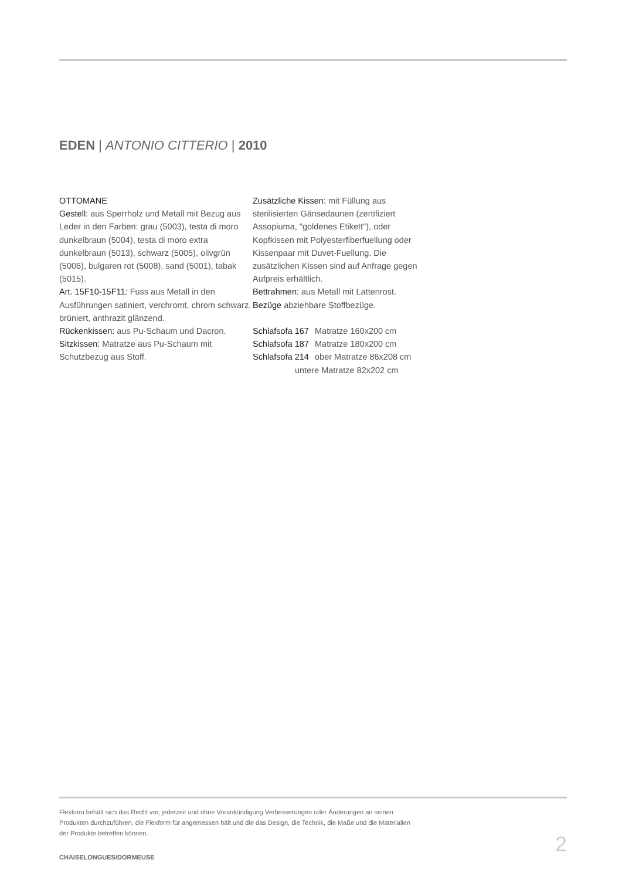EDEN | ANTONIO CITTERIO | 2010
OTTOMANE
Gestell: aus Sperrholz und Metall mit Bezug aus Leder in den Farben: grau (5003), testa di moro dunkelbraun (5004), testa di moro extra dunkelbraun (5013), schwarz (5005), olivgrün (5006), bulgaren rot (5008), sand (5001), tabak (5015).
Art. 15F10-15F11: Fuss aus Metall in den Ausführungen satiniert, verchromt, chrom schwarz, brüniert, anthrazit glänzend.
Rückenkissen: aus Pu-Schaum und Dacron.
Sitzkissen: Matratze aus Pu-Schaum mit Schutzbezug aus Stoff.
Zusätzliche Kissen: mit Füllung aus sterilisierten Gänsedaunen (zertifiziert Assopiuma, "goldenes Etikett"), oder Kopfkissen mit Polyesterfiberfuellung oder Kissenpaar mit Duvet-Fuellung. Die zusätzlichen Kissen sind auf Anfrage gegen Aufpreis erhältlich.
Bettrahmen: aus Metall mit Lattenrost.
Bezüge abziehbare Stoffbezüge.
Schlafsofa 167 Matratze 160x200 cm
Schlafsofa 187 Matratze 180x200 cm
Schlafsofa 214 ober Matratze 86x208 cm
untere Matratze 82x202 cm
Flexform behält sich das Recht vor, jederzeit und ohne Vorankündigung Verbesserungen oder Änderungen an seinen
Produkten durchzuführen, die Flexform für angemessen hält und die das Design, die Technik, die Maße und die Materialien
der Produkte betreffen können.
2
CHAISELONGUES/DORMEUSE